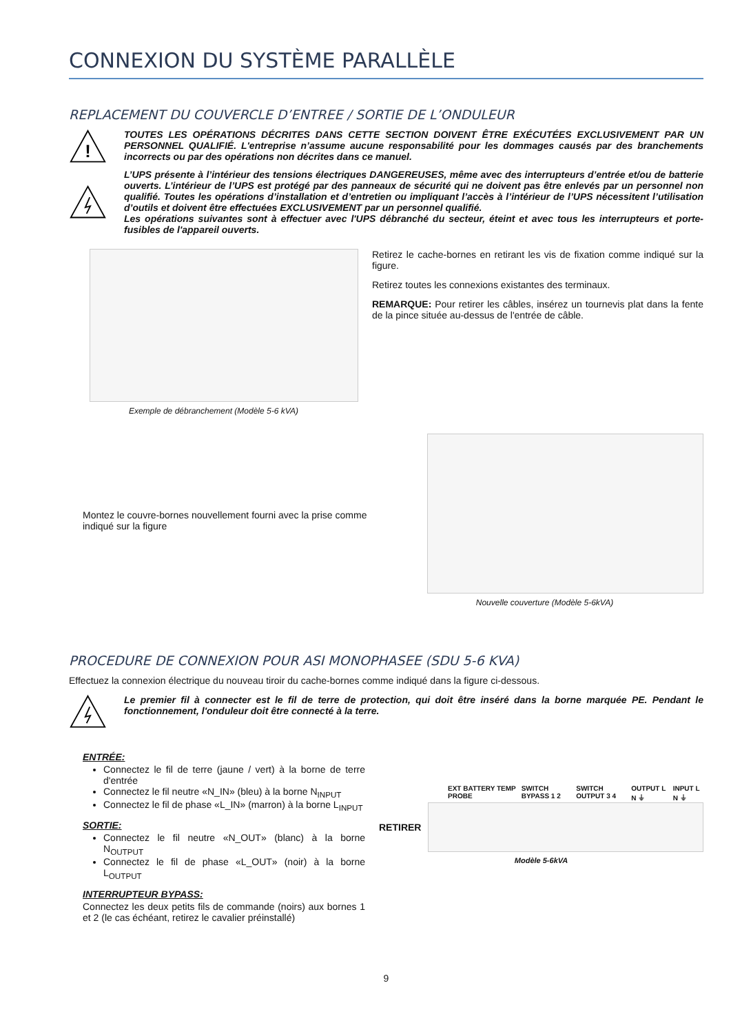CONNEXION DU SYSTÈME PARALLÈLE
REPLACEMENT DU COUVERCLE D’ENTREE / SORTIE DE L’ONDULEUR
!
TOUTES LES OPÉRATIONS DÉCRITES DANS CETTE SECTION DOIVENT ÊTRE EXÉCUTÉES EXCLUSIVEMENT PAR UN PERSONNEL QUALIFIÉ. L'entreprise n’assume aucune responsabilité pour les dommages causés par des branchements incorrects ou par des opérations non décrites dans ce manuel.
L’UPS présente à l’intérieur des tensions électriques DANGEREUSES, même avec des interrupteurs d’entrée et/ou de batterie ouverts. L’intérieur de l’UPS est protégé par des panneaux de sécurité qui ne doivent pas être enlevés par un personnel non qualifié. Toutes les opérations d’installation et d’entretien ou impliquant l’accès à l’intérieur de l’UPS nécessitent l’utilisation d’outils et doivent être effectuées EXCLUSIVEMENT par un personnel qualifié.
Les opérations suivantes sont à effectuer avec l'UPS débranché du secteur, éteint et avec tous les interrupteurs et porte-fusibles de l'appareil ouverts.
Exemple de débranchement (Modèle 5-6 kVA)
Retirez le cache-bornes en retirant les vis de fixation comme indiqué sur la figure.
Retirez toutes les connexions existantes des terminaux.
REMARQUE: Pour retirer les câbles, insérez un tournevis plat dans la fente de la pince située au-dessus de l'entrée de câble.
Montez le couvre-bornes nouvellement fourni avec la prise comme indiqué sur la figure
Nouvelle couverture (Modèle 5-6kVA)
PROCEDURE DE CONNEXION POUR ASI MONOPHASEE (SDU 5-6 KVA)
Effectuez la connexion électrique du nouveau tiroir du cache-bornes comme indiqué dans la figure ci-dessous.
Le premier fil à connecter est le fil de terre de protection, qui doit être inséré dans la borne marquée PE. Pendant le fonctionnement, l'onduleur doit être connecté à la terre.
ENTRÉE:
Connectez le fil de terre (jaune / vert) à la borne de terre d'entrée
Connectez le fil neutre «N_IN» (bleu) à la borne N<sub>INPUT</sub>
Connectez le fil de phase «L_IN» (marron) à la borne L<sub>INPUT</sub>
SORTIE:
Connectez le fil neutre «N_OUT» (blanc) à la borne N<sub>OUTPUT</sub>
Connectez le fil de phase «L_OUT» (noir) à la borne L<sub>OUTPUT</sub>
INTERRUPTEUR BYPASS:
Connectez les deux petits fils de commande (noirs) aux bornes 1 et 2 (le cas échéant, retirez le cavalier préinstallé)
EXT BATTERY TEMP PROBE SWITCH BYPASS 1 2 SWITCH OUTPUT 3 4 OUTPUT L N ⏚ INPUT L N ⏚
RETIRER
Modèle 5-6kVA
9